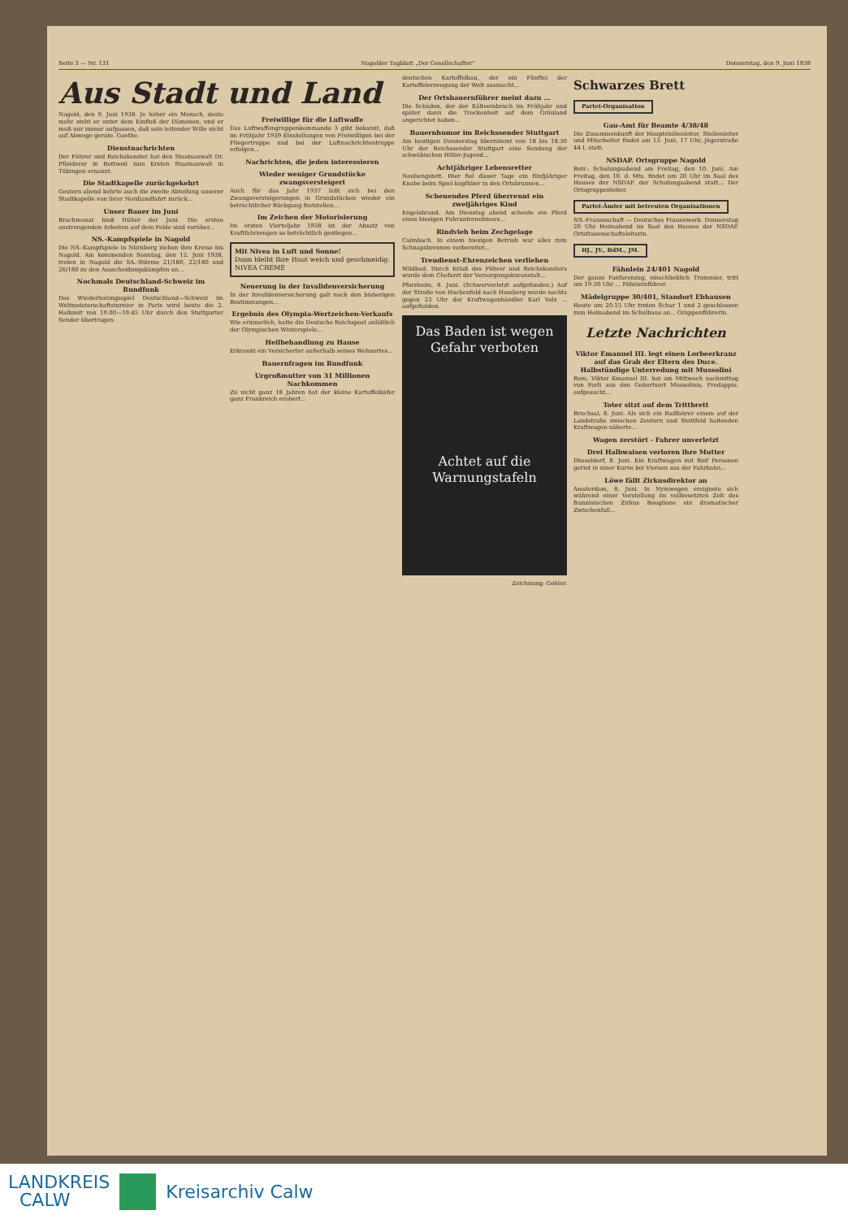Seite 3 — Nr. 131 Nagolder Tagblatt „Der Gesellschafter" Donnerstag, den 9. Juni 1938
Aus Stadt und Land
Nagold, den 9. Juni 1938. Je höher ein Mensch, desto mehr steht er unter dem Einfluß der Dämonen, und er muß nur immer aufpassen, daß sein leitender Wille nicht auf Abwege gerate. Goethe.
Dienstnachrichten
Der Führer und Reichskanzler hat den Staatsanwalt Dr. Pfleiderer in Rottweil zum Ersten Staatsanwalt in Tübingen ernannt.
Die Stadtkapelle zurückgekehrt
Gestern abend kehrte auch die zweite Abteilung unserer Stadtkapelle von ihrer Nordlandfahrt zurück...
Unser Bauer im Juni
Brachmonat hieß früher der Juni. Die ersten anstrengenden Arbeiten auf dem Felde sind vorüber...
NS.-Kampfspiele in Nagold
Die NS.-Kampfspiele in Nürnberg ziehen ihre Kreise bis Nagold. Am kommenden Sonntag, den 12. Juni 1938, treten in Nagold die SA.-Stürme 21/180, 22/180 und 26/180 zu den Ausscheidungskämpfen an...
Nochmals Deutschland-Schweiz im Rundfunk
Das Wiederholungsspiel Deutschland—Schweiz im Weltmeisterschaftsturnier in Paris wird heute die 2. Halbzeit von 19.00—19.45 Uhr durch den Stuttgarter Sender übertragen.
Freiwillige für die Luftwaffe
Das Luftwaffengruppenkommando 3 gibt bekannt, daß im Frühjahr 1939 Einstellungen von Freiwilligen bei der Fliegertruppe und bei der Luftnachrichtentruppe erfolgen...
Nachrichten, die jeden interessieren
Wieder weniger Grundstücke zwangsversteigert
Auch für das Jahr 1937 läßt sich bei den Zwangsversteigerungen in Grundstücken wieder ein beträchtlicher Rückgang feststellen...
Im Zeichen der Motorisierung
Im ersten Vierteljahr 1938 ist der Absatz von Kraftfahrzeugen so beträchtlich gestiegen...
Mit Nivea in Luft und Sonne!
Dann bleibt Ihre Haut weich und geschmeidig. NIVEA CREME
Neuerung in der Invalidenversicherung
In der Invalidenversicherung galt nach den bisherigen Bestimmungen...
Ergebnis des Olympia-Wertzeichen-Verkaufs
Wie erinnerlich, hatte die Deutsche Reichspost anläßlich der Olympischen Winterspiele...
Heilbehandlung zu Hause
Erkrankt ein Versicherter außerhalb seines Wohnortes...
Bauernfragen im Rundfunk
Urgroßmutter von 31 Millionen Nachkommen
Zu nicht ganz 18 Jahren hat der kleine Kartoffelkäfer ganz Frankreich erobert...
deutschen Kartoffelbau, der ein Fünftel der Kartoffelerzeugung der Welt ausmacht...
Der Ortsbauernführer meint dazu ...
Die Schäden, der der Kälteeinbruch im Frühjahr und später dann die Trockenheit auf dem Grünland angerichtet haben...
Bauernhumor im Reichssender Stuttgart
Am heutigen Donnerstag übernimmt von 18 bis 18.30 Uhr der Reichssender Stuttgart eine Sendung der schwäbischen Hitler-Jugend...
Achtjähriger Lebensretter
Neuhengstett. Hier fiel dieser Tage ein fünfjähriger Knabe beim Spiel kopfüber in den Ortsbrunnen...
Scheuendes Pferd überrennt ein zweijähriges Kind
Engelsbrand. Am Dienstag abend scheute ein Pferd eines hiesigen Fuhrunternehmers...
Rindvieh beim Zechgelage
Calmbach. In einem hiesigen Betrieb war alles zum Schnapsbrennen vorbereitet...
Treudienst-Ehrenzeichen verliehen
Wildbad. Durch Erlaß des Führer und Reichskanzlers wurde dem Chefarzt der Versorgungskuranstalt...
Pforzheim, 8. Juni. (Schwerverletzt aufgefunden.) Auf der Straße von Huchenfeld nach Hamberg wurde nachts gegen 23 Uhr der Kraftwagenhändler Karl Volz ... aufgefunden.
Das Baden ist wegen Gefahr verboten
Achtet auf die Warnungstafeln
Zeichnung: Gehler.
Schwarzes Brett
Partei-Organisation
Gau-Amt für Beamte 4/38/48
Die Zusammenkunft der Hauptstellenleiter, Stellenleiter und Mitarbeiter findet am 13. Juni, 17 Uhr, Jägerstraße 44 I, statt.
NSDAP. Ortsgruppe Nagold
Betr.: Schulungsabend am Freitag, den 10. Juni. Am Freitag, den 10. d. Mts. findet um 20 Uhr im Saal des Hauses der NSDAP. der Schulungsabend statt... Der Ortsgruppenleiter.
Partei-Ämter mit betreuten Organisationen
NS.-Frauenschaft — Deutsches Frauenwerk. Donnerstag 20 Uhr Heimabend im Saal des Hauses der NSDAP. Ortsfrauenschaftsleiterin.
HJ., JV., BdM., JM.
Fähnlein 24/401 Nagold
Der ganze Fanfarenzug, einschließlich Trommler, tritt um 19.30 Uhr ... Fähnleinführer.
Mädelgruppe 30/401, Standort Ebhausen
Heute um 20.15 Uhr treten Schar 1 und 2 geschlossen zum Heimabend im Schulhaus an... Gruppenführerin.
Letzte Nachrichten
Viktor Emanuel III. legt einen Lorbeerkranz auf das Grab der Eltern des Duce. Halbstündige Unterredung mit Mussolini
Rom, Viktor Emanuel III. hat am Mittwoch nachmittag von Forli aus den Geburtsort Mussolinis, Predappio, aufgesucht...
Toter sitzt auf dem Trittbrett
Bruchsal, 8. Juni. Als sich ein Radfahrer einem auf der Landstraße zwischen Zeutern und Stettfeld haltenden Kraftwagen näherte...
Wagen zerstört - Fahrer unverletzt
Drei Halbwaisen verloren ihre Mutter
Düsseldorf, 8. Juni. Ein Kraftwagen mit fünf Personen geriet in einer Kurve bei Viersen aus der Fahrbahn...
Löwe fällt Zirkusdirektor an
Amsterdam, 8. Juni. In Nymwegen ereignete sich während einer Vorstellung im vollbesetzten Zelt des französischen Zirkus Bouglione ein dramatischer Zwischenfall...
LANDKREIS
CALW
Kreisarchiv Calw